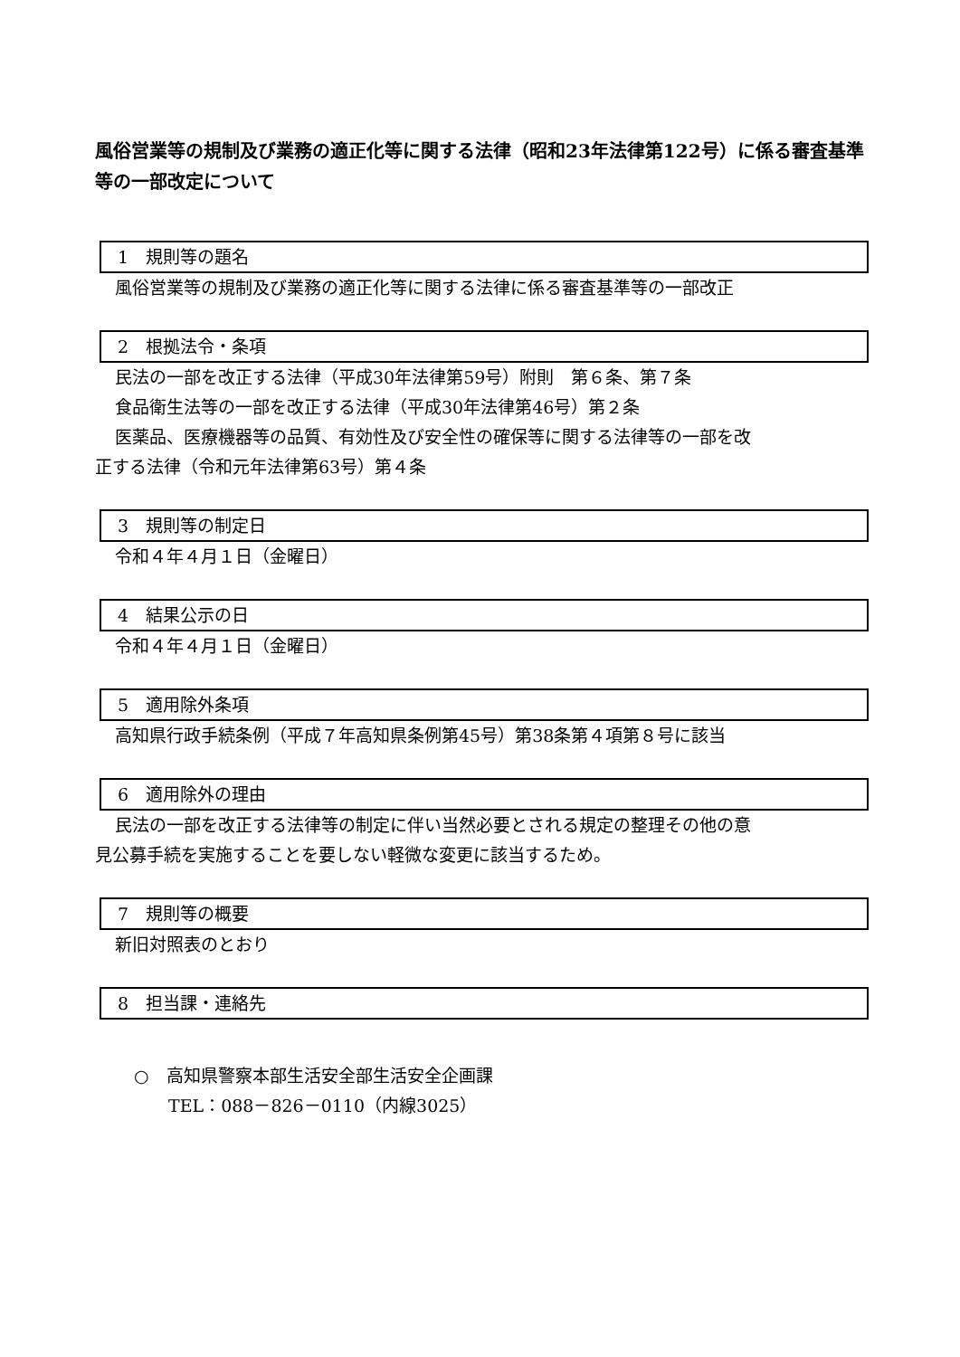風俗営業等の規制及び業務の適正化等に関する法律（昭和23年法律第122号）に係る審査基準等の一部改定について
1　規則等の題名
風俗営業等の規制及び業務の適正化等に関する法律に係る審査基準等の一部改正
2　根拠法令・条項
民法の一部を改正する法律（平成30年法律第59号）附則　第６条、第７条
食品衛生法等の一部を改正する法律（平成30年法律第46号）第２条
医薬品、医療機器等の品質、有効性及び安全性の確保等に関する法律等の一部を改
正する法律（令和元年法律第63号）第４条
3　規則等の制定日
令和４年４月１日（金曜日）
4　結果公示の日
令和４年４月１日（金曜日）
5　適用除外条項
高知県行政手続条例（平成７年高知県条例第45号）第38条第４項第８号に該当
6　適用除外の理由
民法の一部を改正する法律等の制定に伴い当然必要とされる規定の整理その他の意
見公募手続を実施することを要しない軽微な変更に該当するため。
7　規則等の概要
新旧対照表のとおり
8　担当課・連絡先
○　高知県警察本部生活安全部生活安全企画課
　　TEL：088－826－0110（内線3025）